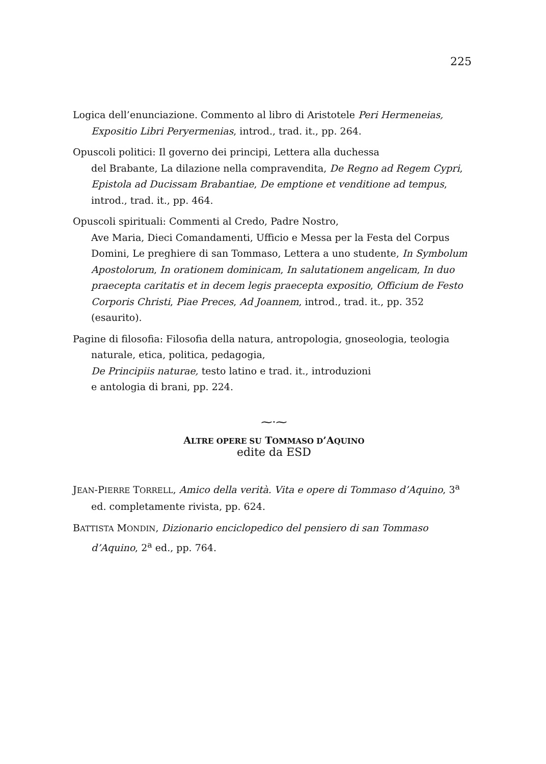225
Logica dell’enunciazione. Commento al libro di Aristotele Peri Hermeneias, Expositio Libri Peryermenias, introd., trad. it., pp. 264.
Opuscoli politici: Il governo dei principi, Lettera alla duchessa
del Brabante, La dilazione nella compravendita, De Regno ad Regem Cypri, Epistola ad Ducissam Brabantiae, De emptione et venditione ad tempus, introd., trad. it., pp. 464.
Opuscoli spirituali: Commenti al Credo, Padre Nostro,
Ave Maria, Dieci Comandamenti, Ufficio e Messa per la Festa del Corpus Domini, Le preghiere di san Tommaso, Lettera a uno studente, In Symbolum Apostolorum, In orationem dominicam, In salutationem angelicam, In duo praecepta caritatis et in decem legis praecepta expositio, Officium de Festo Corporis Christi, Piae Preces, Ad Joannem, introd., trad. it., pp. 352 (esaurito).
Pagine di filosofia: Filosofia della natura, antropologia, gnoseologia, teologia naturale, etica, politica, pedagogia,
De Principiis naturae, testo latino e trad. it., introduzioni
e antologia di brani, pp. 224.
⁓·⁓
ALTRE OPERE SU TOMMASO D’AQUINO
edite da ESD
JEAN-PIERRE TORRELL, Amico della verità. Vita e opere di Tommaso d’Aquino, 3<sup>a</sup> ed. completamente rivista, pp. 624.
BATTISTA MONDIN, Dizionario enciclopedico del pensiero di san Tommaso d’Aquino, 2<sup>a</sup> ed., pp. 764.